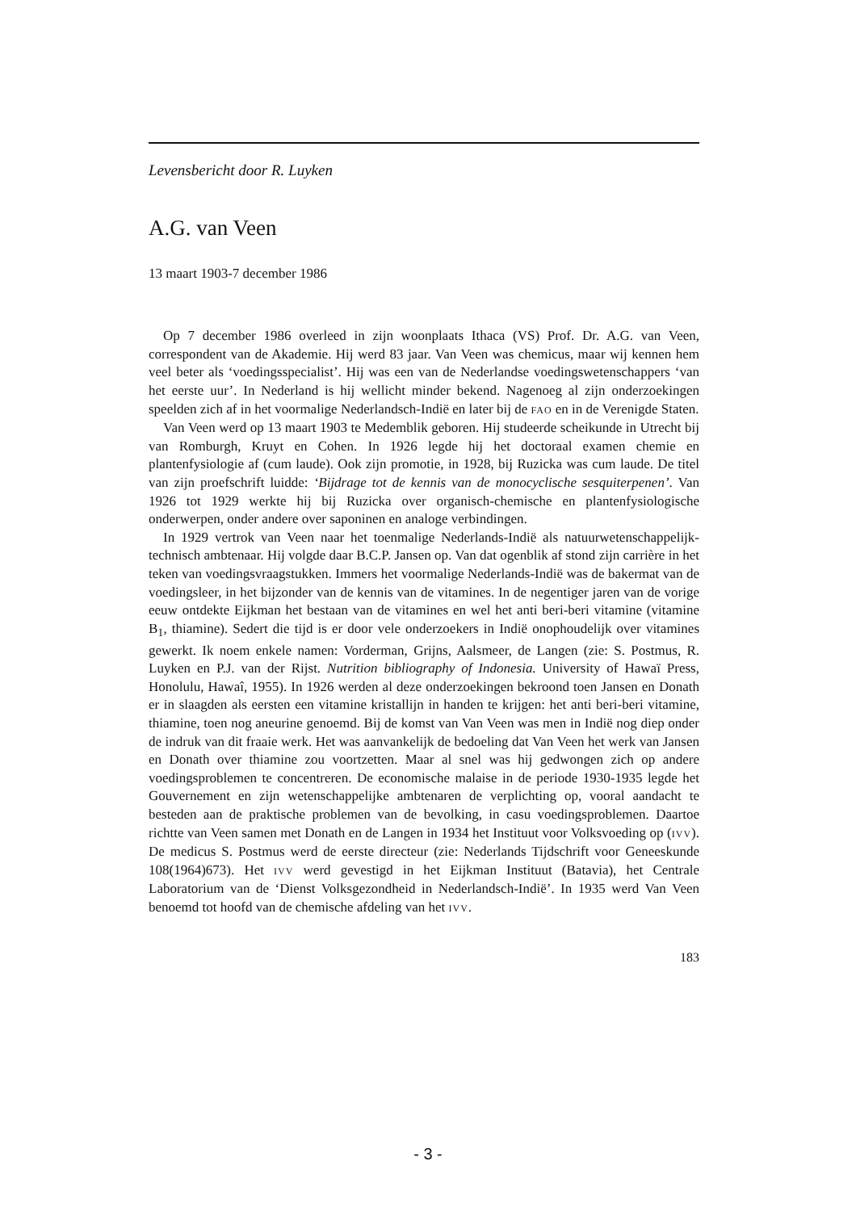Levensbericht door R. Luyken
A.G. van Veen
13 maart 1903-7 december 1986
Op 7 december 1986 overleed in zijn woonplaats Ithaca (VS) Prof. Dr. A.G. van Veen, correspondent van de Akademie. Hij werd 83 jaar. Van Veen was chemicus, maar wij kennen hem veel beter als ‘voedingsspecialist’. Hij was een van de Nederlandse voedingswetenschappers ‘van het eerste uur’. In Nederland is hij wellicht minder bekend. Nagenoeg al zijn onderzoekingen speelden zich af in het voormalige Nederlandsch-Indië en later bij de FAO en in de Verenigde Staten.
Van Veen werd op 13 maart 1903 te Medemblik geboren. Hij studeerde scheikunde in Utrecht bij van Romburgh, Kruyt en Cohen. In 1926 legde hij het doctoraal examen chemie en plantenfysiologie af (cum laude). Ook zijn promotie, in 1928, bij Ruzicka was cum laude. De titel van zijn proefschrift luidde: ‘Bijdrage tot de kennis van de monocyclische sesquiterpenen’. Van 1926 tot 1929 werkte hij bij Ruzicka over organisch-chemische en plantenfysiologische onderwerpen, onder andere over saponinen en analoge verbindingen.
In 1929 vertrok van Veen naar het toenmalige Nederlands-Indië als natuurwetenschappelijk-technisch ambtenaar. Hij volgde daar B.C.P. Jansen op. Van dat ogenblik af stond zijn carrière in het teken van voedingsvraagstukken. Immers het voormalige Nederlands-Indië was de bakermat van de voedingsleer, in het bijzonder van de kennis van de vitamines. In de negentiger jaren van de vorige eeuw ontdekte Eijkman het bestaan van de vitamines en wel het anti beri-beri vitamine (vitamine B<sub>1</sub>, thiamine). Sedert die tijd is er door vele onderzoekers in Indië onophoudelijk over vitamines gewerkt. Ik noem enkele namen: Vorderman, Grijns, Aalsmeer, de Langen (zie: S. Postmus, R. Luyken en P.J. van der Rijst. Nutrition bibliography of Indonesia. University of Hawaï Press, Honolulu, Hawaî, 1955). In 1926 werden al deze onderzoekingen bekroond toen Jansen en Donath er in slaagden als eersten een vitamine kristallijn in handen te krijgen: het anti beri-beri vitamine, thiamine, toen nog aneurine genoemd. Bij de komst van Van Veen was men in Indië nog diep onder de indruk van dit fraaie werk. Het was aanvankelijk de bedoeling dat Van Veen het werk van Jansen en Donath over thiamine zou voortzetten. Maar al snel was hij gedwongen zich op andere voedingsproblemen te concentreren. De economische malaise in de periode 1930-1935 legde het Gouvernement en zijn wetenschappelijke ambtenaren de verplichting op, vooral aandacht te besteden aan de praktische problemen van de bevolking, in casu voedingsproblemen. Daartoe richtte van Veen samen met Donath en de Langen in 1934 het Instituut voor Volksvoeding op (IVV). De medicus S. Postmus werd de eerste directeur (zie: Nederlands Tijdschrift voor Geneeskunde 108(1964)673). Het IVV werd gevestigd in het Eijkman Instituut (Batavia), het Centrale Laboratorium van de ‘Dienst Volksgezondheid in Nederlandsch-Indië’. In 1935 werd Van Veen benoemd tot hoofd van de chemische afdeling van het IVV.
183
- 3 -